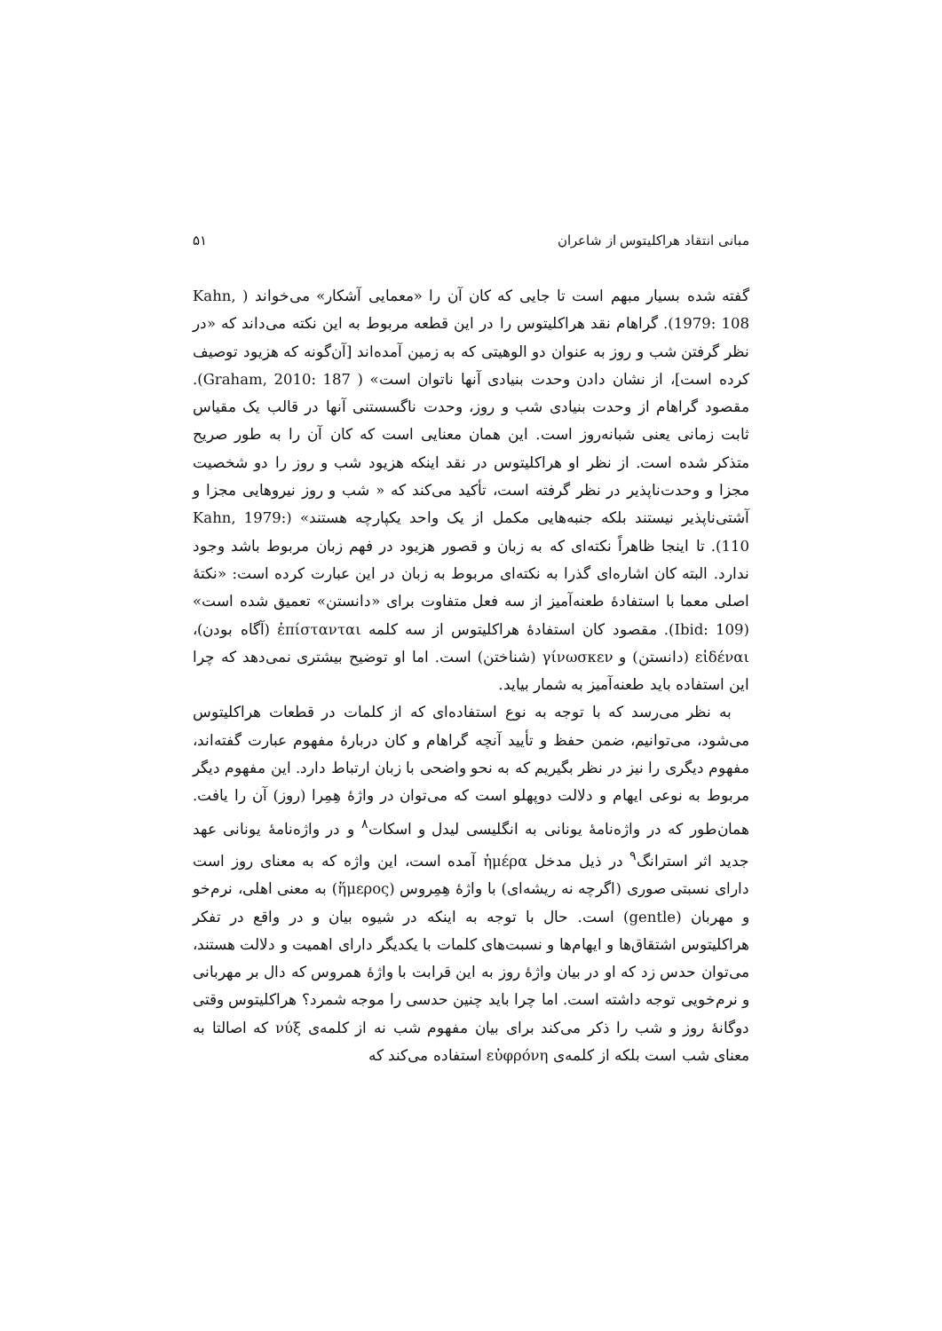مبانی انتقاد هراکلیتوس از شاعران ۵۱
گفته شده بسیار مبهم است تا جایی که کان آن را «معمایی آشکار» می‌خواند ( Kahn, 1979: 108). گراهام نقد هراکلیتوس را در این قطعه مربوط به این نکته می‌داند که «در نظر گرفتن شب و روز به عنوان دو الوهیتی که به زمین آمده‌اند [آن‌گونه که هزیود توصیف کرده است]، از نشان دادن وحدت بنیادی آنها ناتوان است» ( Graham, 2010: 187). مقصود گراهام از وحدت بنیادی شب و روز، وحدت ناگسستنی آنها در قالب یک مقیاس ثابت زمانی یعنی شبانه‌روز است. این همان معنایی است که کان آن را به طور صریح متذکر شده است. از نظر او هراکلیتوس در نقد اینکه هزیود شب و روز را دو شخصیت مجزا و وحدت‌ناپذیر در نظر گرفته است، تأکید می‌کند که « شب و روز نیروهایی مجزا و آشتی‌ناپذیر نیستند بلکه جنبه‌هایی مکمل از یک واحد یکپارچه هستند» (Kahn, 1979: 110). تا اینجا ظاهراً نکته‌ای که به زبان و قصور هزیود در فهم زبان مربوط باشد وجود ندارد. البته کان اشاره‌ای گذرا به نکته‌ای مربوط به زبان در این عبارت کرده است: «نکتهٔ اصلی معما با استفادهٔ طعنه‌آمیز از سه فعل متفاوت برای «دانستن» تعمیق شده است» (Ibid: 109). مقصود کان استفادهٔ هراکلیتوس از سه کلمه ἐπίστανται (آگاه بودن)، εἰδέναι (دانستن) و γίνωσκεν (شناختن) است. اما او توضیح بیشتری نمی‌دهد که چرا این استفاده باید طعنه‌آمیز به شمار بیاید.
به نظر می‌رسد که با توجه به نوع استفاده‌ای که از کلمات در قطعات هراکلیتوس می‌شود، می‌توانیم، ضمن حفظ و تأیید آنچه گراهام و کان دربارهٔ مفهوم عبارت گفته‌اند، مفهوم دیگری را نیز در نظر بگیریم که به نحو واضحی با زبان ارتباط دارد. این مفهوم دیگر مربوط به نوعی ایهام و دلالت دوپهلو است که می‌توان در واژهٔ هِمِرا (روز) آن را یافت. همان‌طور که در واژه‌نامهٔ یونانی به انگلیسی لیدل و اسکات<sup>۸</sup> و در واژه‌نامهٔ یونانی عهد جدید اثر استرانگ<sup>۹</sup> در ذیل مدخل ἡμέρα آمده است، این واژه که به معنای روز است دارای نسبتی صوری (اگرچه نه ریشه‌ای) با واژهٔ هِمِروس (ἥμερος) به معنی اهلی، نرم‌خو و مهربان (gentle) است. حال با توجه به اینکه در شیوه بیان و در واقع در تفکر هراکلیتوس اشتقاق‌ها و ایهام‌ها و نسبت‌های کلمات با یکدیگر دارای اهمیت و دلالت هستند، می‌توان حدس زد که او در بیان واژهٔ روز به این قرابت با واژهٔ همروس که دال بر مهربانی و نرم‌خویی توجه داشته است. اما چرا باید چنین حدسی را موجه شمرد؟ هراکلیتوس وقتی دوگانهٔ روز و شب را ذکر می‌کند برای بیان مفهوم شب نه از کلمه‌ی νύξ که اصالتا به معنای شب است بلکه از کلمه‌ی εὐφρόνη استفاده می‌کند که